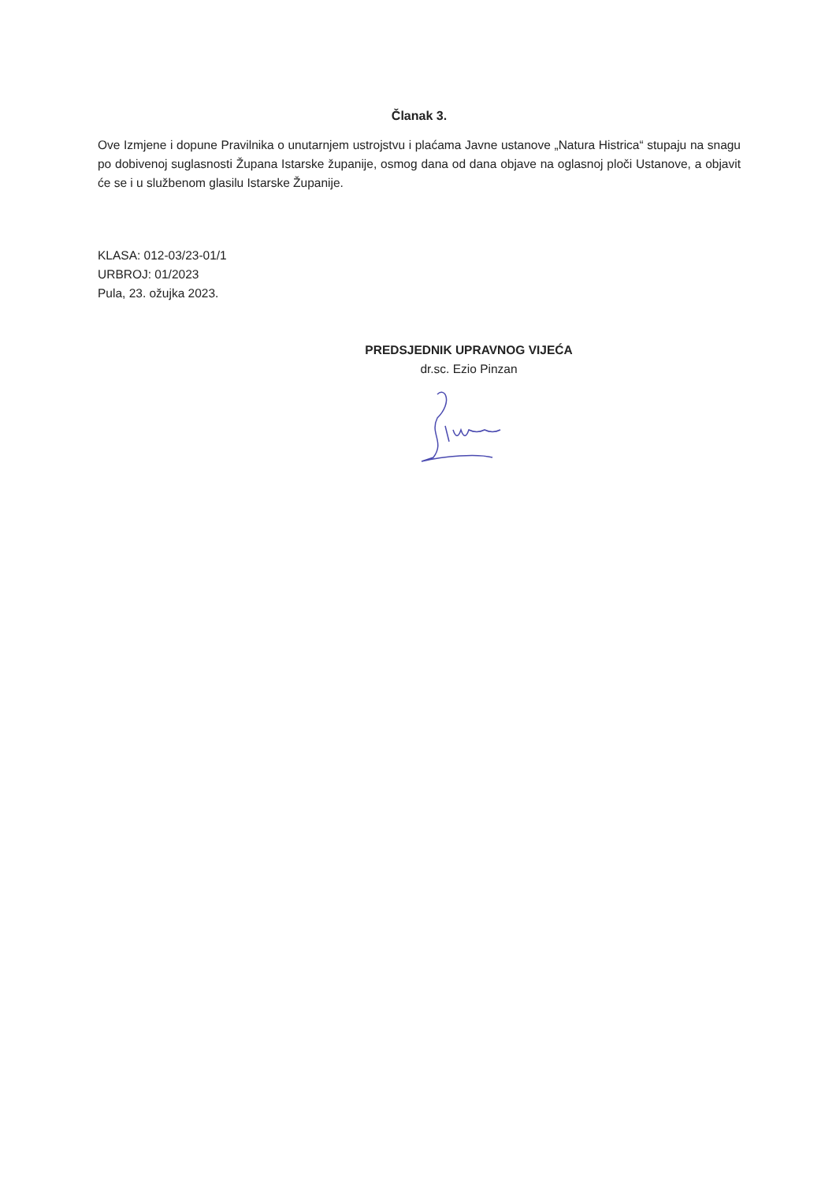Članak 3.
Ove Izmjene i dopune Pravilnika o unutarnjem ustrojstvu i plaćama Javne ustanove „Natura Histrica“ stupaju na snagu po dobivenoj suglasnosti Župana Istarske županije, osmog dana od dana objave na oglasnoj ploči Ustanove, a objavit će se i u službenom glasilu Istarske Županije.
KLASA: 012-03/23-01/1
URBROJ: 01/2023
Pula, 23. ožujka 2023.
PREDSJEDNIK UPRAVNOG VIJEĆA
dr.sc. Ezio Pinzan